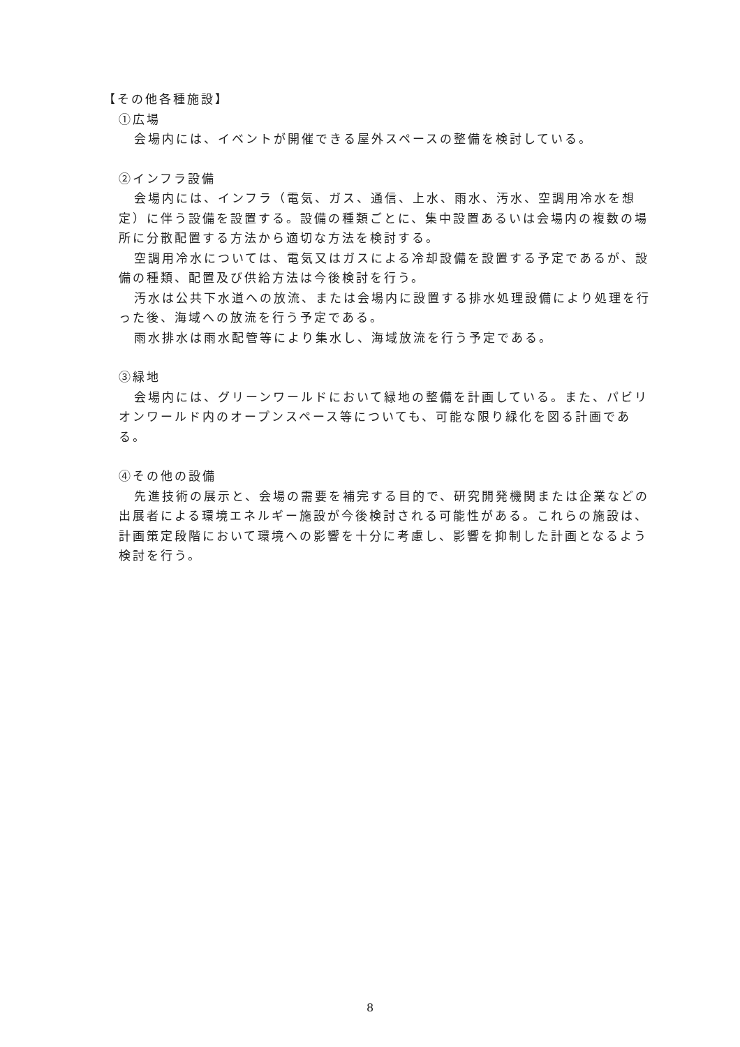【その他各種施設】
①広場
会場内には、イベントが開催できる屋外スペースの整備を検討している。
②インフラ設備
会場内には、インフラ（電気、ガス、通信、上水、雨水、汚水、空調用冷水を想定）に伴う設備を設置する。設備の種類ごとに、集中設置あるいは会場内の複数の場所に分散配置する方法から適切な方法を検討する。
空調用冷水については、電気又はガスによる冷却設備を設置する予定であるが、設備の種類、配置及び供給方法は今後検討を行う。
汚水は公共下水道への放流、または会場内に設置する排水処理設備により処理を行った後、海域への放流を行う予定である。
雨水排水は雨水配管等により集水し、海域放流を行う予定である。
③緑地
会場内には、グリーンワールドにおいて緑地の整備を計画している。また、パビリオンワールド内のオープンスペース等についても、可能な限り緑化を図る計画である。
④その他の設備
先進技術の展示と、会場の需要を補完する目的で、研究開発機関または企業などの出展者による環境エネルギー施設が今後検討される可能性がある。これらの施設は、計画策定段階において環境への影響を十分に考慮し、影響を抑制した計画となるよう検討を行う。
8